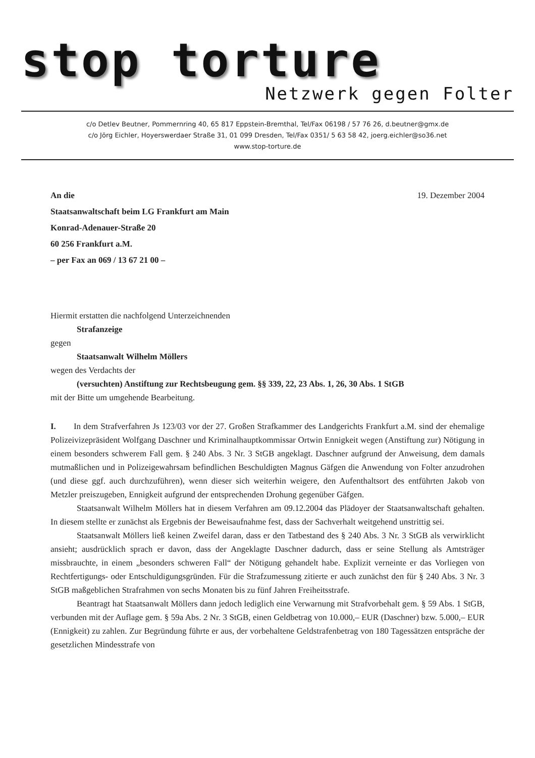stop torture
Netzwerk gegen Folter
c/o Detlev Beutner, Pommernring 40, 65 817 Eppstein-Bremthal, Tel/Fax 06198 / 57 76 26, d.beutner@gmx.de
c/o Jörg Eichler, Hoyerswerdaer Straße 31, 01 099 Dresden, Tel/Fax 0351/ 5 63 58 42, joerg.eichler@so36.net
www.stop-torture.de
An die
Staatsanwaltschaft beim LG Frankfurt am Main
Konrad-Adenauer-Straße 20
60 256 Frankfurt a.M.
– per Fax an 069 / 13 67 21 00 –
19. Dezember 2004
Hiermit erstatten die nachfolgend Unterzeichnenden
Strafanzeige
gegen
Staatsanwalt Wilhelm Möllers
wegen des Verdachts der
(versuchten) Anstiftung zur Rechtsbeugung gem. §§ 339, 22, 23 Abs. 1, 26, 30 Abs. 1 StGB
mit der Bitte um umgehende Bearbeitung.
I. In dem Strafverfahren Js 123/03 vor der 27. Großen Strafkammer des Landgerichts Frankfurt a.M. sind der ehemalige Polizeivizepräsident Wolfgang Daschner und Kriminalhauptkommissar Ortwin Ennigkeit wegen (Anstiftung zur) Nötigung in einem besonders schwerem Fall gem. § 240 Abs. 3 Nr. 3 StGB angeklagt. Daschner aufgrund der Anweisung, dem damals mutmaßlichen und in Polizeigewahrsam befindlichen Beschuldigten Magnus Gäfgen die Anwendung von Folter anzudrohen (und diese ggf. auch durchzuführen), wenn dieser sich weiterhin weigere, den Aufenthaltsort des entführten Jakob von Metzler preiszugeben, Ennigkeit aufgrund der entsprechenden Drohung gegenüber Gäfgen.
Staatsanwalt Wilhelm Möllers hat in diesem Verfahren am 09.12.2004 das Plädoyer der Staatsanwaltschaft gehalten. In diesem stellte er zunächst als Ergebnis der Beweisaufnahme fest, dass der Sachverhalt weitgehend unstrittig sei.
Staatsanwalt Möllers ließ keinen Zweifel daran, dass er den Tatbestand des § 240 Abs. 3 Nr. 3 StGB als verwirklicht ansieht; ausdrücklich sprach er davon, dass der Angeklagte Daschner dadurch, dass er seine Stellung als Amtsträger missbrauchte, in einem „besonders schweren Fall“ der Nötigung gehandelt habe. Explizit verneinte er das Vorliegen von Rechtfertigungs- oder Entschuldigungsgründen. Für die Strafzumessung zitierte er auch zunächst den für § 240 Abs. 3 Nr. 3 StGB maßgeblichen Strafrahmen von sechs Monaten bis zu fünf Jahren Freiheitsstrafe.
Beantragt hat Staatsanwalt Möllers dann jedoch lediglich eine Verwarnung mit Strafvorbehalt gem. § 59 Abs. 1 StGB, verbunden mit der Auflage gem. § 59a Abs. 2 Nr. 3 StGB, einen Geldbetrag von 10.000,– EUR (Daschner) bzw. 5.000,– EUR (Ennigkeit) zu zahlen. Zur Begründung führte er aus, der vorbehaltene Geldstrafenbetrag von 180 Tagessätzen entspräche der gesetzlichen Mindesstrafe von